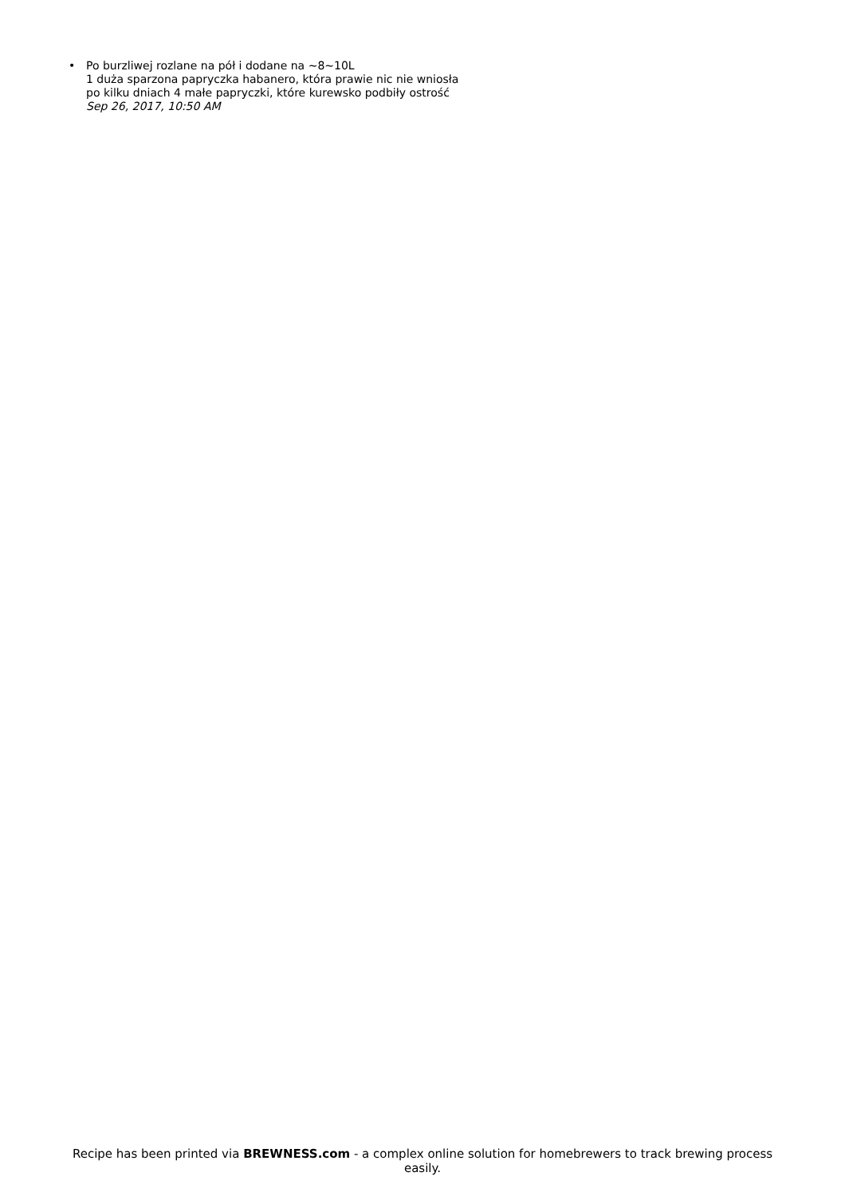• Po burzliwej rozlane na pół i dodane na ~8~10L
1 duża sparzona papryczka habanero, która prawie nic nie wniosła
po kilku dniach 4 małe papryczki, które kurewsko podbiły ostrość
Sep 26, 2017, 10:50 AM
Recipe has been printed via BREWNESS.com - a complex online solution for homebrewers to track brewing process easily.